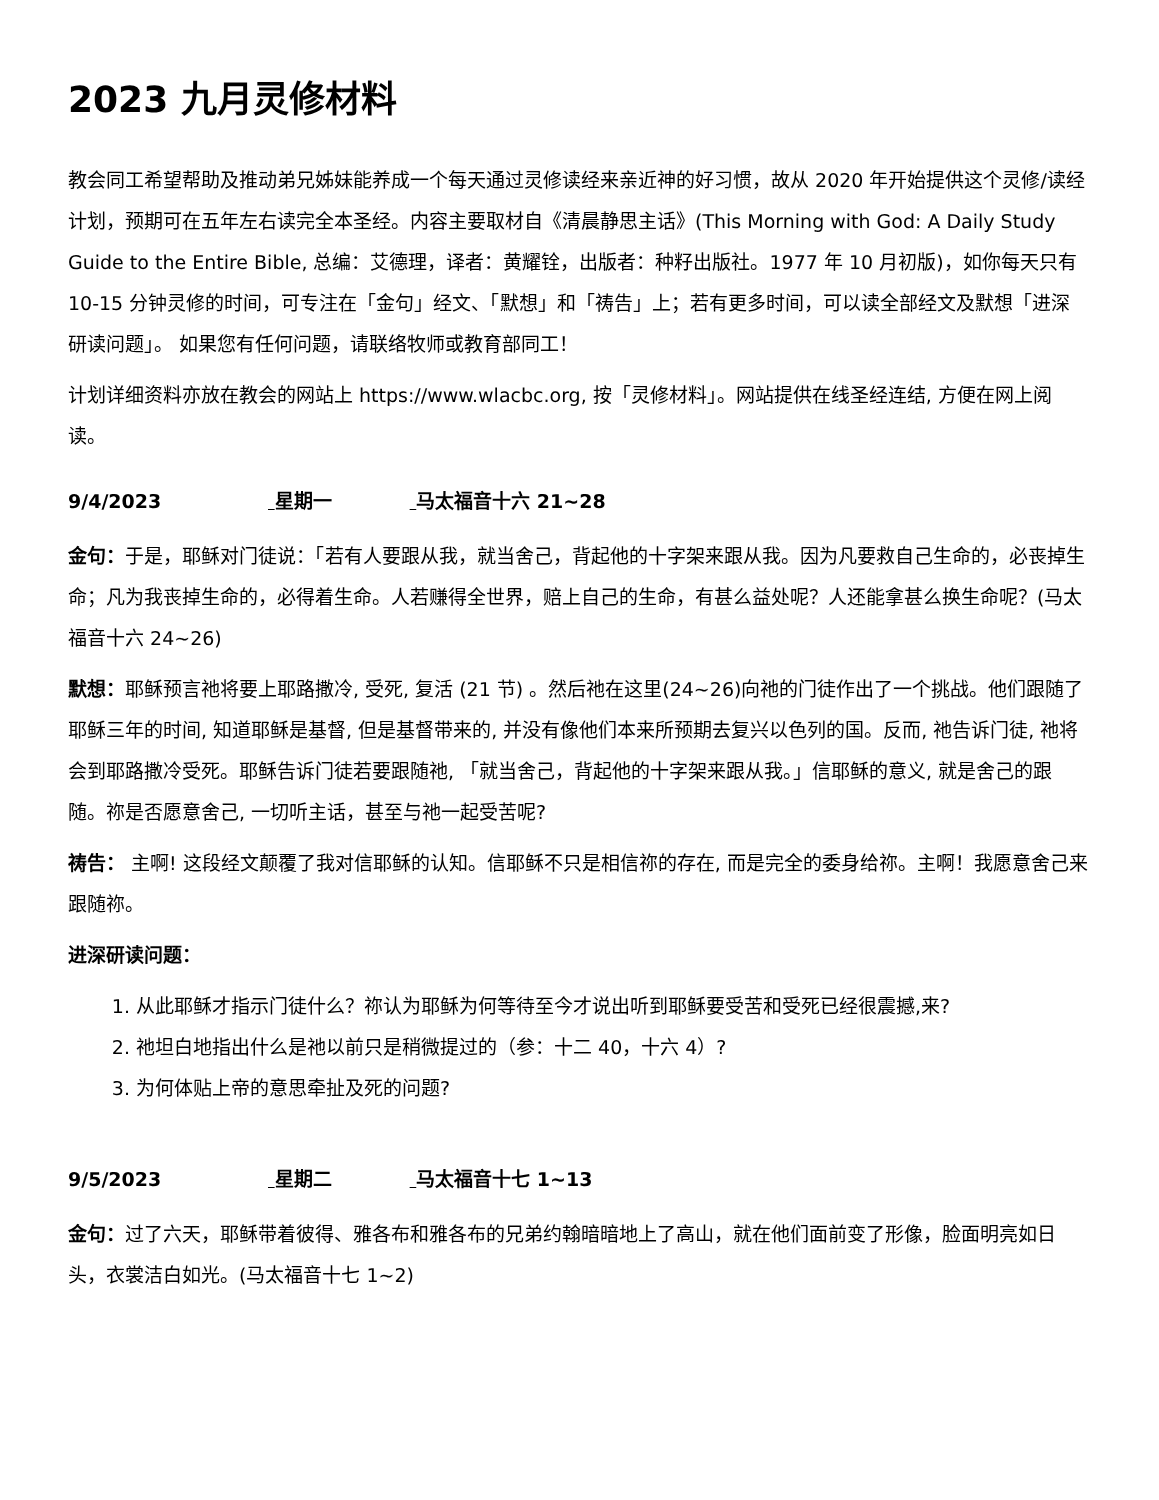2023 九月灵修材料
教会同工希望帮助及推动弟兄姊妹能养成一个每天通过灵修读经来亲近神的好习惯，故从 2020 年开始提供这个灵修/读经计划，预期可在五年左右读完全本圣经。内容主要取材自《清晨静思主话》(This Morning with God: A Daily Study Guide to the Entire Bible, 总编：艾德理，译者：黄耀铨，出版者：种籽出版社。1977 年 10 月初版)，如你每天只有 10-15 分钟灵修的时间，可专注在「金句」经文、「默想」和「祷告」上；若有更多时间，可以读全部经文及默想「进深研读问题」。 如果您有任何问题，请联络牧师或教育部同工！
计划详细资料亦放在教会的网站上 https://www.wlacbc.org, 按「灵修材料」。网站提供在线圣经连结, 方便在网上阅读。
9/4/2023 星期一 马太福音十六 21~28
金句：于是，耶稣对门徒说：「若有人要跟从我，就当舍己，背起他的十字架来跟从我。因为凡要救自己生命的，必丧掉生命；凡为我丧掉生命的，必得着生命。人若赚得全世界，赔上自己的生命，有甚么益处呢？人还能拿甚么换生命呢？(马太福音十六 24~26)
默想：耶稣预言祂将要上耶路撒冷, 受死, 复活 (21 节) 。然后祂在这里(24~26)向祂的门徒作出了一个挑战。他们跟随了耶稣三年的时间, 知道耶稣是基督, 但是基督带来的, 并没有像他们本来所预期去复兴以色列的国。反而, 祂告诉门徒, 祂将会到耶路撒冷受死。耶稣告诉门徒若要跟随祂, 「就当舍己，背起他的十字架来跟从我。」信耶稣的意义, 就是舍己的跟随。祢是否愿意舍己, 一切听主话，甚至与祂一起受苦呢?
祷告： 主啊! 这段经文颠覆了我对信耶稣的认知。信耶稣不只是相信祢的存在, 而是完全的委身给祢。主啊！我愿意舍己来跟随祢。
进深研读问题：
1. 从此耶稣才指示门徒什么？祢认为耶稣为何等待至今才说出听到耶稣要受苦和受死已经很震撼,来?
2. 祂坦白地指出什么是祂以前只是稍微提过的（参：十二 40，十六 4）?
3. 为何体贴上帝的意思牵扯及死的问题?
9/5/2023 星期二 马太福音十七 1~13
金句：过了六天，耶稣带着彼得、雅各布和雅各布的兄弟约翰暗暗地上了高山，就在他们面前变了形像，脸面明亮如日头，衣裳洁白如光。(马太福音十七 1~2)